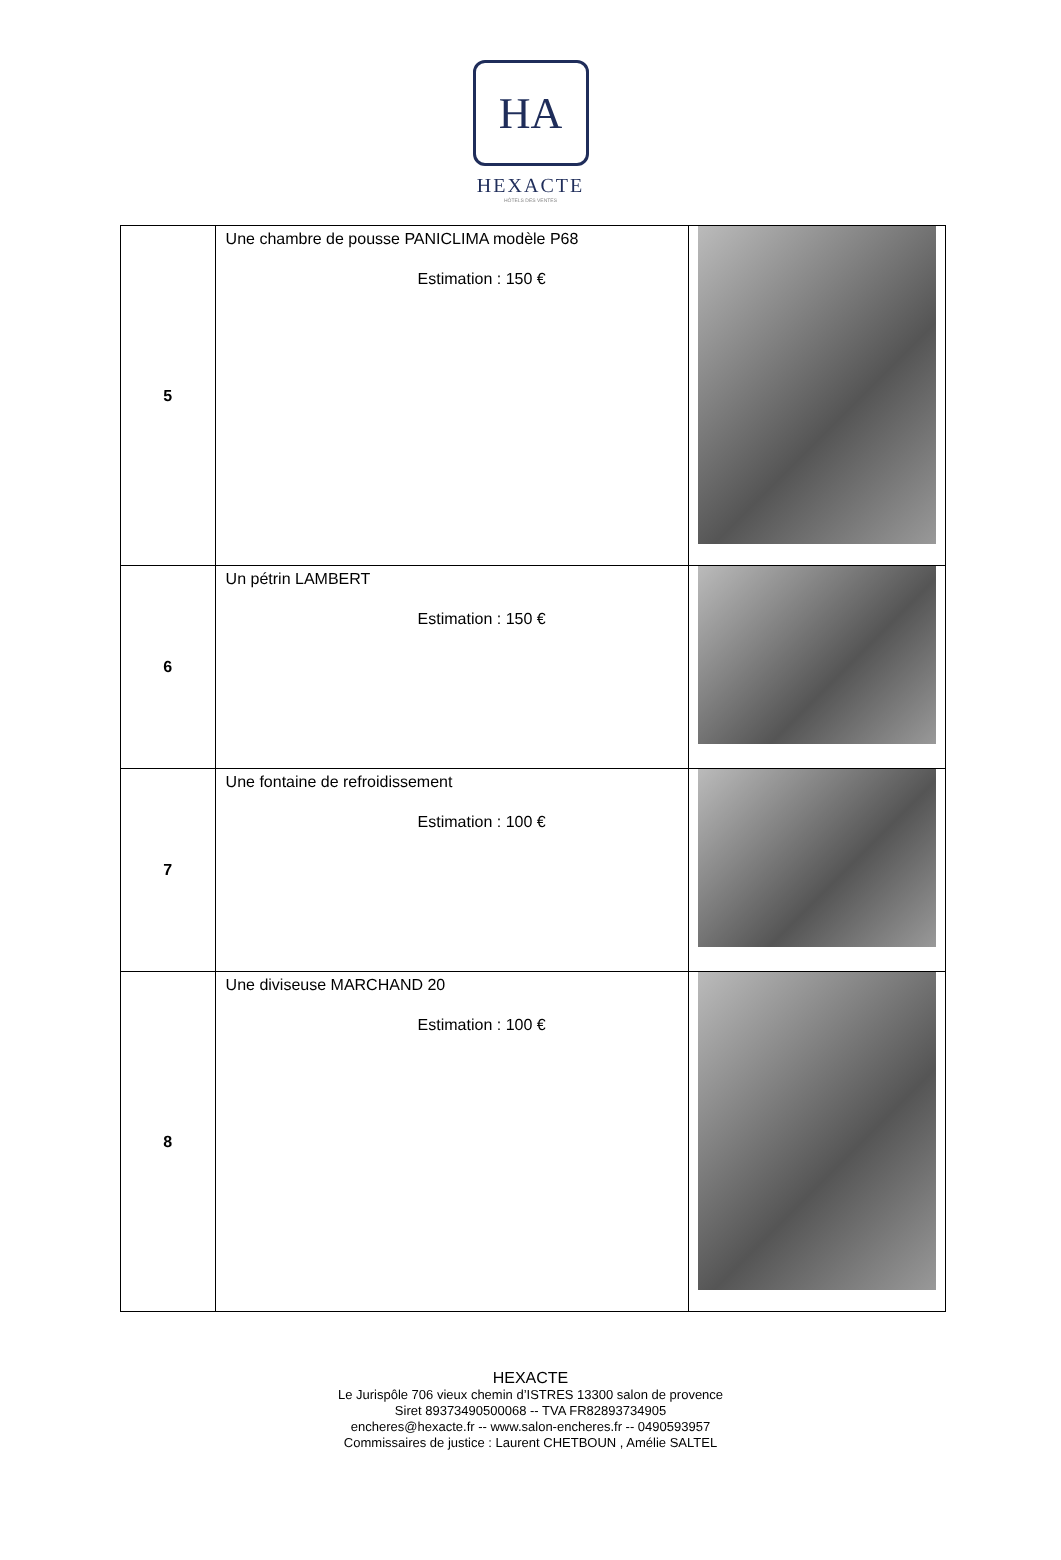HA
HEXACTE
HÔTELS DES VENTES
| 5 | Une chambre de pousse PANICLIMA modèle P68 Estimation : 150 € | |
| 6 | Un pétrin LAMBERT Estimation : 150 € | |
| 7 | Une fontaine de refroidissement Estimation : 100 € | |
| 8 | Une diviseuse MARCHAND 20 Estimation : 100 € | |
HEXACTE
Le Jurispôle 706 vieux chemin d’ISTRES 13300 salon de provence
Siret 89373490500068 -- TVA FR82893734905
encheres@hexacte.fr -- www.salon-encheres.fr -- 0490593957
Commissaires de justice : Laurent CHETBOUN , Amélie SALTEL